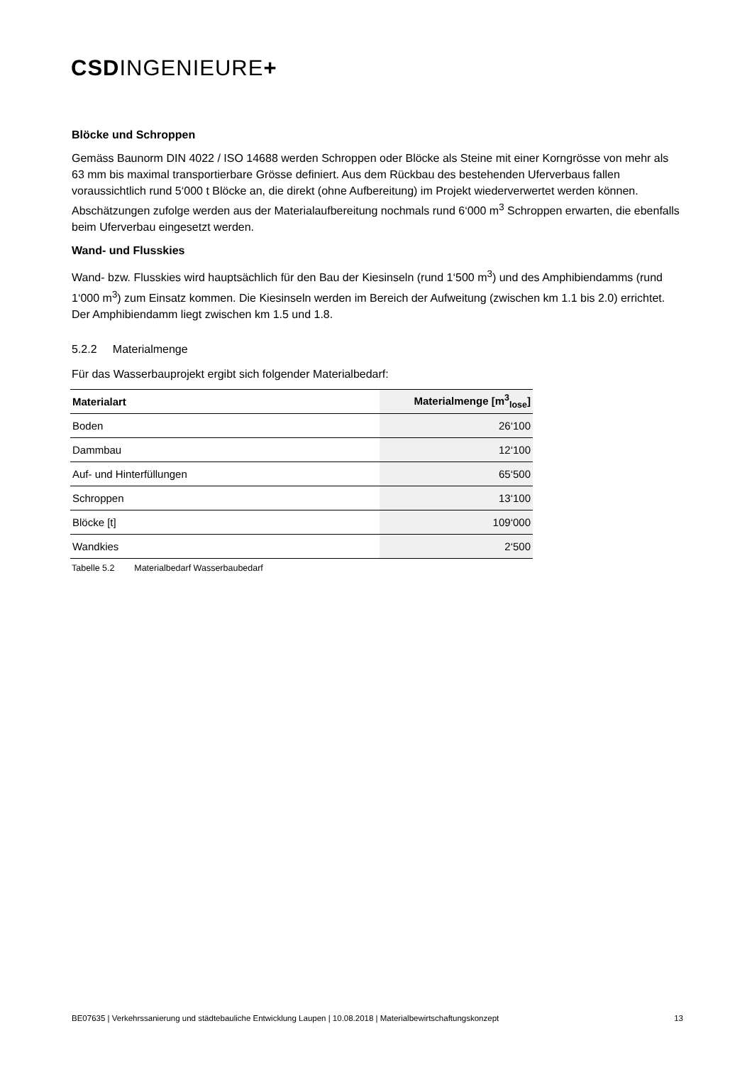CSDINGENIEURE+
Blöcke und Schroppen
Gemäss Baunorm DIN 4022 / ISO 14688 werden Schroppen oder Blöcke als Steine mit einer Korngrösse von mehr als 63 mm bis maximal transportierbare Grösse definiert. Aus dem Rückbau des bestehenden Uferverbaus fallen voraussichtlich rund 5‘000 t Blöcke an, die direkt (ohne Aufbereitung) im Projekt wiederverwertet werden können. Abschätzungen zufolge werden aus der Materialaufbereitung nochmals rund 6‘000 m<sup>3</sup> Schroppen erwarten, die ebenfalls beim Uferverbau eingesetzt werden.
Wand- und Flusskies
Wand- bzw. Flusskies wird hauptsächlich für den Bau der Kiesinseln (rund 1‘500 m<sup>3</sup>) und des Amphibiendamms (rund 1‘000 m<sup>3</sup>) zum Einsatz kommen. Die Kiesinseln werden im Bereich der Aufweitung (zwischen km 1.1 bis 2.0) errichtet. Der Amphibiendamm liegt zwischen km 1.5 und 1.8.
5.2.2 Materialmenge
Für das Wasserbauprojekt ergibt sich folgender Materialbedarf:
| Materialart | Materialmenge [m<sup>3</sup><sub>lose</sub>] |
| --- | --- |
| Boden | 26‘100 |
| Dammbau | 12‘100 |
| Auf- und Hinterfüllungen | 65‘500 |
| Schroppen | 13‘100 |
| Blöcke [t] | 109‘000 |
| Wandkies | 2‘500 |
Tabelle 5.2 Materialbedarf Wasserbaubedarf
BE07635 | Verkehrssanierung und städtebauliche Entwicklung Laupen | 10.08.2018 | Materialbewirtschaftungskonzept 13